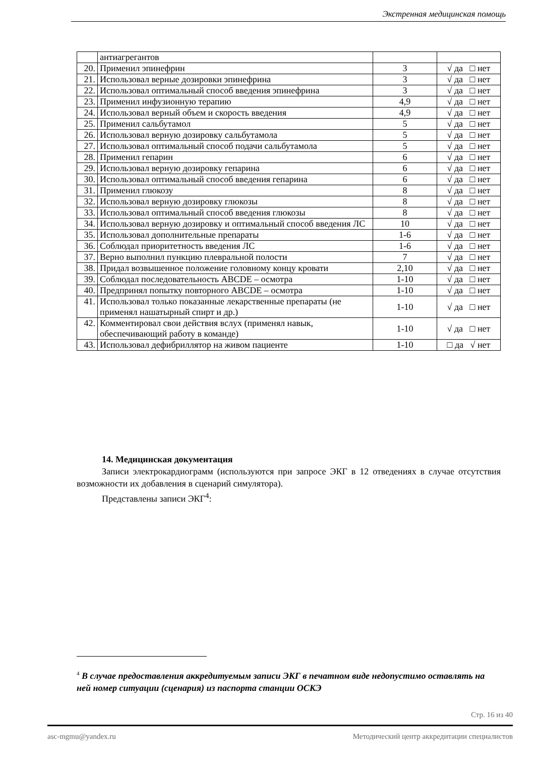Экстренная медицинская помощь
| | антиагрегантов | | |
| 20. | Применил эпинефрин | 3 | √ да □ нет |
| 21. | Использовал верные дозировки эпинефрина | 3 | √ да □ нет |
| 22. | Использовал оптимальный способ введения эпинефрина | 3 | √ да □ нет |
| 23. | Применил инфузионную терапию | 4,9 | √ да □ нет |
| 24. | Использовал верный объем и скорость введения | 4,9 | √ да □ нет |
| 25. | Применил сальбутамол | 5 | √ да □ нет |
| 26. | Использовал верную дозировку сальбутамола | 5 | √ да □ нет |
| 27. | Использовал оптимальный способ подачи сальбутамола | 5 | √ да □ нет |
| 28. | Применил гепарин | 6 | √ да □ нет |
| 29. | Использовал верную дозировку гепарина | 6 | √ да □ нет |
| 30. | Использовал оптимальный способ введения гепарина | 6 | √ да □ нет |
| 31. | Применил глюкозу | 8 | √ да □ нет |
| 32. | Использовал верную дозировку глюкозы | 8 | √ да □ нет |
| 33. | Использовал оптимальный способ введения глюкозы | 8 | √ да □ нет |
| 34. | Использовал верную дозировку и оптимальный способ введения ЛС | 10 | √ да □ нет |
| 35. | Использовал дополнительные препараты | 1-6 | √ да □ нет |
| 36. | Соблюдал приоритетность введения ЛС | 1-6 | √ да □ нет |
| 37. | Верно выполнил пункцию плевральной полости | 7 | √ да □ нет |
| 38. | Придал возвышенное положение головному концу кровати | 2,10 | √ да □ нет |
| 39. | Соблюдал последовательность ABCDE – осмотра | 1-10 | √ да □ нет |
| 40. | Предпринял попытку повторного ABCDE – осмотра | 1-10 | √ да □ нет |
| 41. | Использовал только показанные лекарственные препараты (не применял нашатырный спирт и др.) | 1-10 | √ да □ нет |
| 42. | Комментировал свои действия вслух (применял навык, обеспечивающий работу в команде) | 1-10 | √ да □ нет |
| 43. | Использовал дефибриллятор на живом пациенте | 1-10 | □ да √ нет |
14. Медицинская документация
Записи электрокардиограмм (используются при запросе ЭКГ в 12 отведениях в случае отсутствия возможности их добавления в сценарий симулятора).
Представлены записи ЭКГ<sup>4</sup>:
<sup>4</sup> В случае предоставления аккредитуемым записи ЭКГ в печатном виде недопустимо оставлять на ней номер ситуации (сценария) из паспорта станции ОСКЭ
Стр. 16 из 40
asc-mgmu@yandex.ru Методический центр аккредитации специалистов